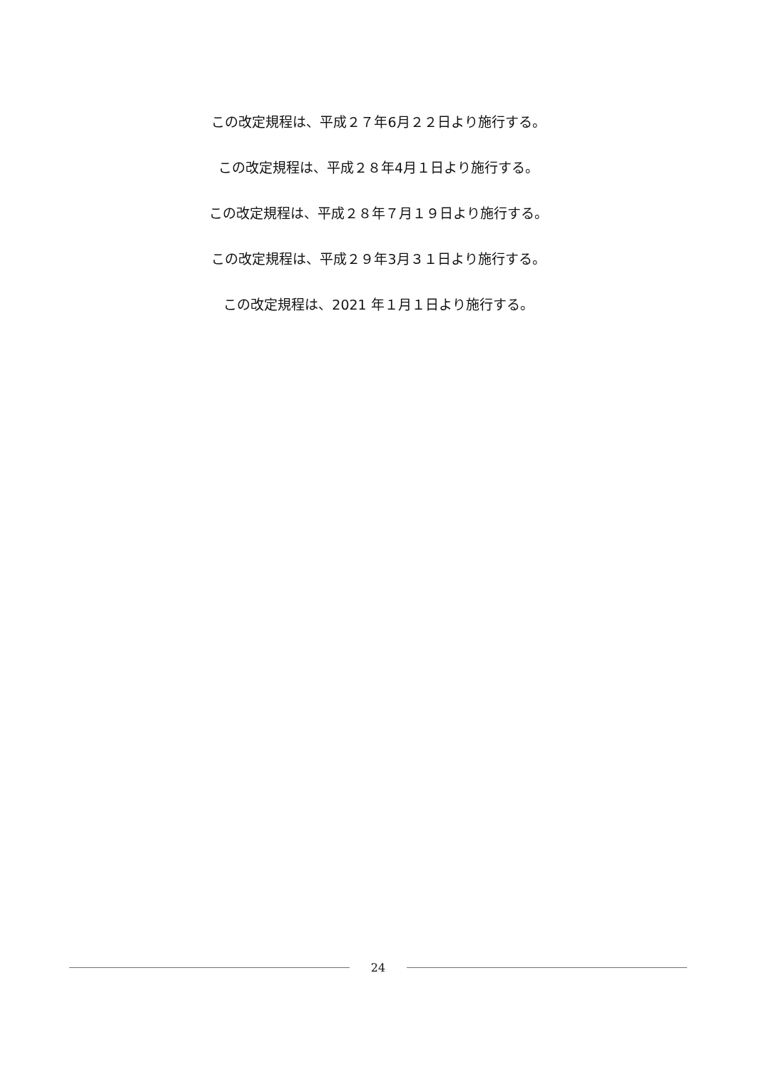この改定規程は、平成２７年6月２２日より施行する。
この改定規程は、平成２８年4月１日より施行する。
この改定規程は、平成２８年７月１９日より施行する。
この改定規程は、平成２９年3月３１日より施行する。
この改定規程は、2021 年１月１日より施行する。
24